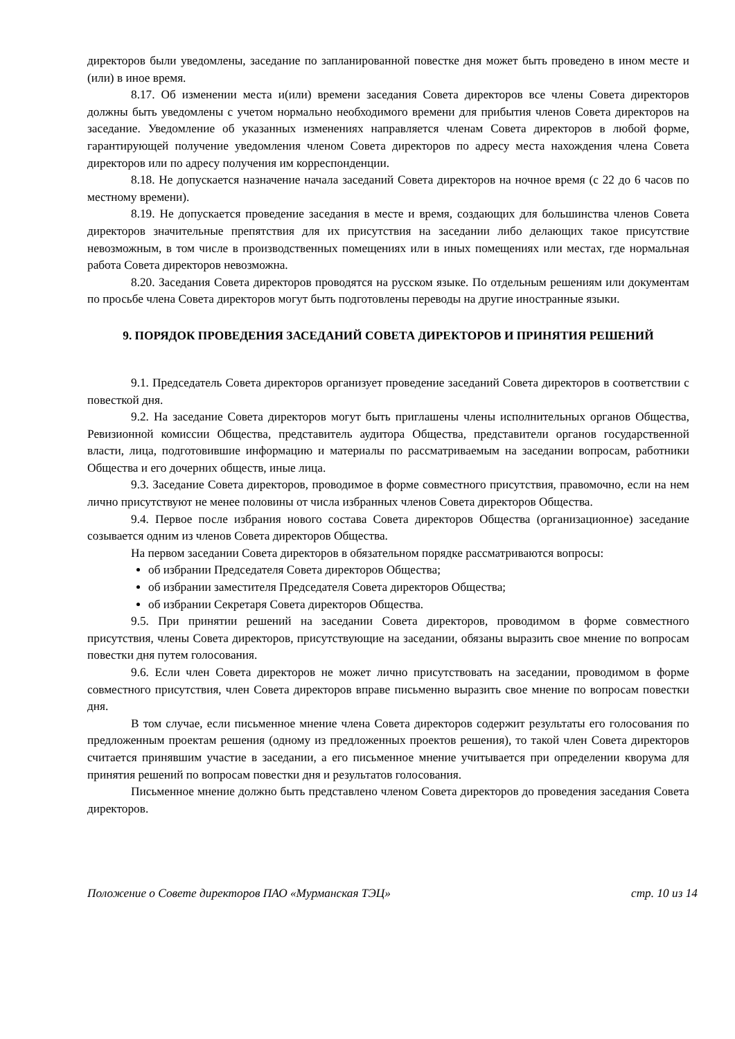директоров были уведомлены, заседание по запланированной повестке дня может быть проведено в ином месте и (или) в иное время.
8.17. Об изменении места и(или) времени заседания Совета директоров все члены Совета директоров должны быть уведомлены с учетом нормально необходимого времени для прибытия членов Совета директоров на заседание. Уведомление об указанных изменениях направляется членам Совета директоров в любой форме, гарантирующей получение уведомления членом Совета директоров по адресу места нахождения члена Совета директоров или по адресу получения им корреспонденции.
8.18. Не допускается назначение начала заседаний Совета директоров на ночное время (с 22 до 6 часов по местному времени).
8.19. Не допускается проведение заседания в месте и время, создающих для большинства членов Совета директоров значительные препятствия для их присутствия на заседании либо делающих такое присутствие невозможным, в том числе в производственных помещениях или в иных помещениях или местах, где нормальная работа Совета директоров невозможна.
8.20. Заседания Совета директоров проводятся на русском языке. По отдельным решениям или документам по просьбе члена Совета директоров могут быть подготовлены переводы на другие иностранные языки.
9. ПОРЯДОК ПРОВЕДЕНИЯ ЗАСЕДАНИЙ СОВЕТА ДИРЕКТОРОВ И ПРИНЯТИЯ РЕШЕНИЙ
9.1. Председатель Совета директоров организует проведение заседаний Совета директоров в соответствии с повесткой дня.
9.2. На заседание Совета директоров могут быть приглашены члены исполнительных органов Общества, Ревизионной комиссии Общества, представитель аудитора Общества, представители органов государственной власти, лица, подготовившие информацию и материалы по рассматриваемым на заседании вопросам, работники Общества и его дочерних обществ, иные лица.
9.3. Заседание Совета директоров, проводимое в форме совместного присутствия, правомочно, если на нем лично присутствуют не менее половины от числа избранных членов Совета директоров Общества.
9.4. Первое после избрания нового состава Совета директоров Общества (организационное) заседание созывается одним из членов Совета директоров Общества.
На первом заседании Совета директоров в обязательном порядке рассматриваются вопросы:
об избрании Председателя Совета директоров Общества;
об избрании заместителя Председателя Совета директоров Общества;
об избрании Секретаря Совета директоров Общества.
9.5. При принятии решений на заседании Совета директоров, проводимом в форме совместного присутствия, члены Совета директоров, присутствующие на заседании, обязаны выразить свое мнение по вопросам повестки дня путем голосования.
9.6. Если член Совета директоров не может лично присутствовать на заседании, проводимом в форме совместного присутствия, член Совета директоров вправе письменно выразить свое мнение по вопросам повестки дня.
В том случае, если письменное мнение члена Совета директоров содержит результаты его голосования по предложенным проектам решения (одному из предложенных проектов решения), то такой член Совета директоров считается принявшим участие в заседании, а его письменное мнение учитывается при определении кворума для принятия решений по вопросам повестки дня и результатов голосования.
Письменное мнение должно быть представлено членом Совета директоров до проведения заседания Совета директоров.
Положение о Совете директоров ПАО «Мурманская ТЭЦ» стр. 10 из 14